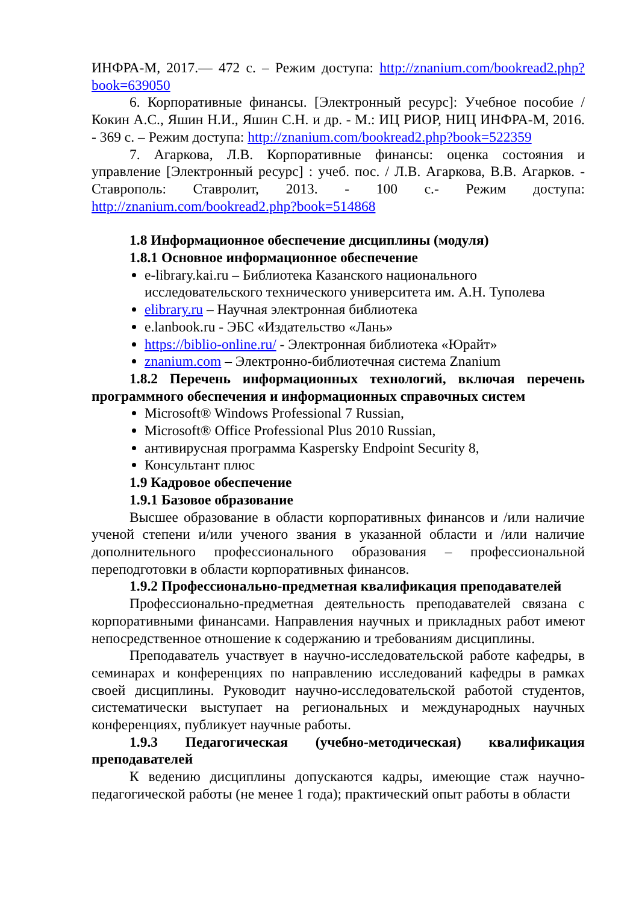ИНФРА-М, 2017.— 472 с. – Режим доступа: http://znanium.com/bookread2.php?book=639050
6. Корпоративные финансы. [Электронный ресурс]: Учебное пособие / Кокин А.С., Яшин Н.И., Яшин С.Н. и др. - М.: ИЦ РИОР, НИЦ ИНФРА-М, 2016. - 369 с. – Режим доступа: http://znanium.com/bookread2.php?book=522359
7. Агаркова, Л.В. Корпоративные финансы: оценка состояния и управление [Электронный ресурс] : учеб. пос. / Л.В. Агаркова, В.В. Агарков. - Ставрополь: Ставролит, 2013. - 100 с.- Режим доступа: http://znanium.com/bookread2.php?book=514868
1.8 Информационное обеспечение дисциплины (модуля)
1.8.1 Основное информационное обеспечение
e-library.kai.ru – Библиотека Казанского национального исследовательского технического университета им. А.Н. Туполева
elibrary.ru – Научная электронная библиотека
e.lanbook.ru - ЭБС «Издательство «Лань»
https://biblio-online.ru/ - Электронная библиотека «Юрайт»
znanium.com – Электронно-библиотечная система Znanium
1.8.2 Перечень информационных технологий, включая перечень программного обеспечения и информационных справочных систем
Microsoft® Windows Professional 7 Russian,
Microsoft® Office Professional Plus 2010 Russian,
антивирусная программа Kaspersky Endpoint Security 8,
Консультант плюс
1.9 Кадровое обеспечение
1.9.1 Базовое образование
Высшее образование в области корпоративных финансов и /или наличие ученой степени и/или ученого звания в указанной области и /или наличие дополнительного профессионального образования – профессиональной переподготовки в области корпоративных финансов.
1.9.2 Профессионально-предметная квалификация преподавателей
Профессионально-предметная деятельность преподавателей связана с корпоративными финансами. Направления научных и прикладных работ имеют непосредственное отношение к содержанию и требованиям дисциплины.
Преподаватель участвует в научно-исследовательской работе кафедры, в семинарах и конференциях по направлению исследований кафедры в рамках своей дисциплины. Руководит научно-исследовательской работой студентов, систематически выступает на региональных и международных научных конференциях, публикует научные работы.
1.9.3 Педагогическая (учебно-методическая) квалификация преподавателей
К ведению дисциплины допускаются кадры, имеющие стаж научно-педагогической работы (не менее 1 года); практический опыт работы в области